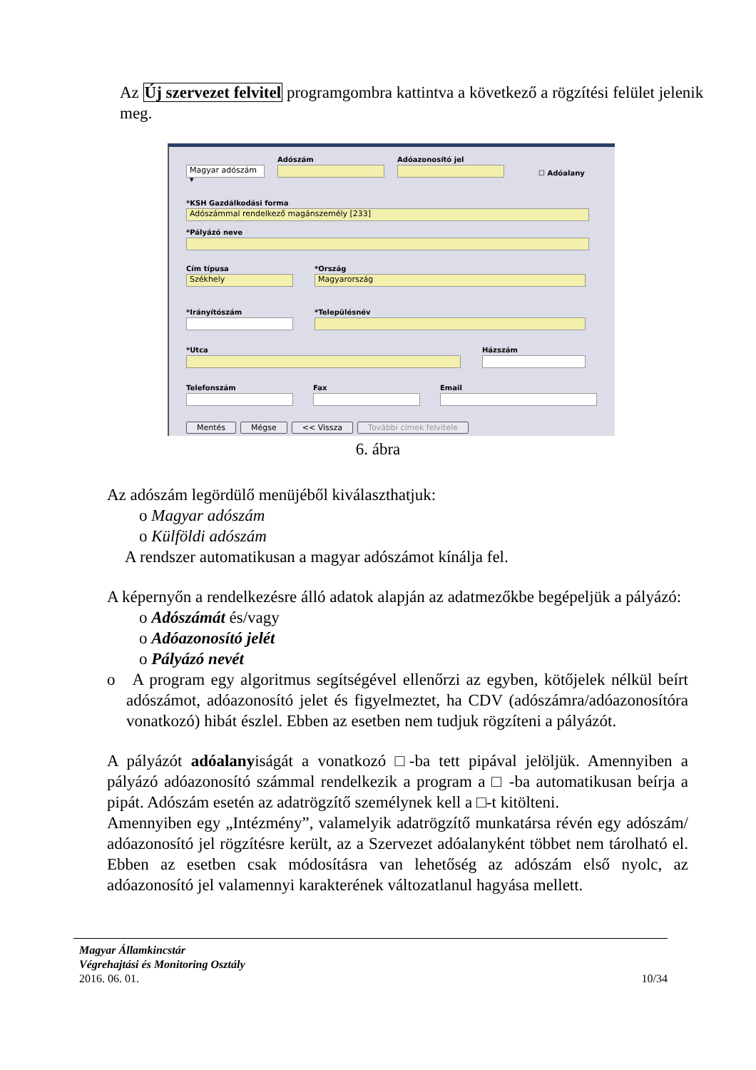Az Új szervezet felvitel programgombra kattintva a következő a rögzítési felület jelenik meg.
Magyar adószám ▾
Adószám
Adóazonosító jel
☐ Adóalany
*KSH Gazdálkodási forma
Adószámmal rendelkező magánszemély [233]
*Pályázó neve
Cím típusa
Székhely
*Ország
Magyarország
*Irányítószám *Településnév
*Utca Házszám
Telefonszám Fax Email
Mentés Mégse << Vissza További címek felvitele
6. ábra
Az adószám legördülő menüjéből kiválaszthatjuk:
o Magyar adószám
o Külföldi adószám
A rendszer automatikusan a magyar adószámot kínálja fel.
A képernyőn a rendelkezésre álló adatok alapján az adatmezőkbe begépeljük a pályázó:
o Adószámát és/vagy
o Adóazonosító jelét
o Pályázó nevét
o A program egy algoritmus segítségével ellenőrzi az egyben, kötőjelek nélkül beírt adószámot, adóazonosító jelet és figyelmeztet, ha CDV (adószámra/adóazonosítóra vonatkozó) hibát észlel. Ebben az esetben nem tudjuk rögzíteni a pályázót.
A pályázót adóalanyiságát a vonatkozó □-ba tett pipával jelöljük. Amennyiben a pályázó adóazonosító számmal rendelkezik a program a □ -ba automatikusan beírja a pipát. Adószám esetén az adatrögzítő személynek kell a □-t kitölteni.
Amennyiben egy „Intézmény”, valamelyik adatrögzítő munkatársa révén egy adószám/ adóazonosító jel rögzítésre került, az a Szervezet adóalanyként többet nem tárolható el. Ebben az esetben csak módosításra van lehetőség az adószám első nyolc, az adóazonosító jel valamennyi karakterének változatlanul hagyása mellett.
Magyar Államkincstár
Végrehajtási és Monitoring Osztály
2016. 06. 01. 10/34